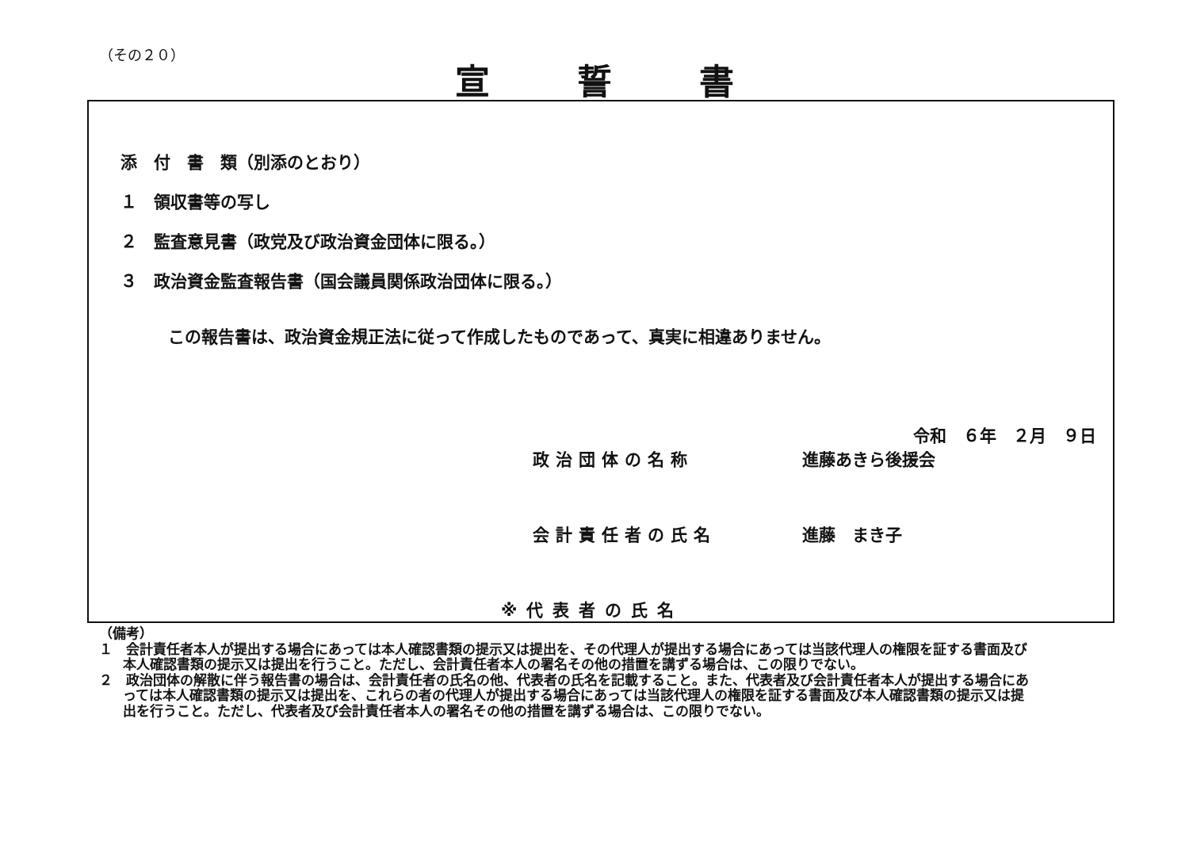（その２０）
宣誓書
添　付　書　類（別添のとおり）
１　領収書等の写し
２　監査意見書（政党及び政治資金団体に限る。）
３　政治資金監査報告書（国会議員関係政治団体に限る。）
この報告書は、政治資金規正法に従って作成したものであって、真実に相違ありません。
令和　６年　２月　９日
政治団体の名称 進藤あきら後援会
会計責任者の氏名 進藤　まき子
※代表者の氏名
（備考）
１　会計責任者本人が提出する場合にあっては本人確認書類の提示又は提出を、その代理人が提出する場合にあっては当該代理人の権限を証する書面及び本人確認書類の提示又は提出を行うこと。ただし、会計責任者本人の署名その他の措置を講ずる場合は、この限りでない。
２　政治団体の解散に伴う報告書の場合は、会計責任者の氏名の他、代表者の氏名を記載すること。また、代表者及び会計責任者本人が提出する場合にあっては本人確認書類の提示又は提出を、これらの者の代理人が提出する場合にあっては当該代理人の権限を証する書面及び本人確認書類の提示又は提出を行うこと。ただし、代表者及び会計責任者本人の署名その他の措置を講ずる場合は、この限りでない。